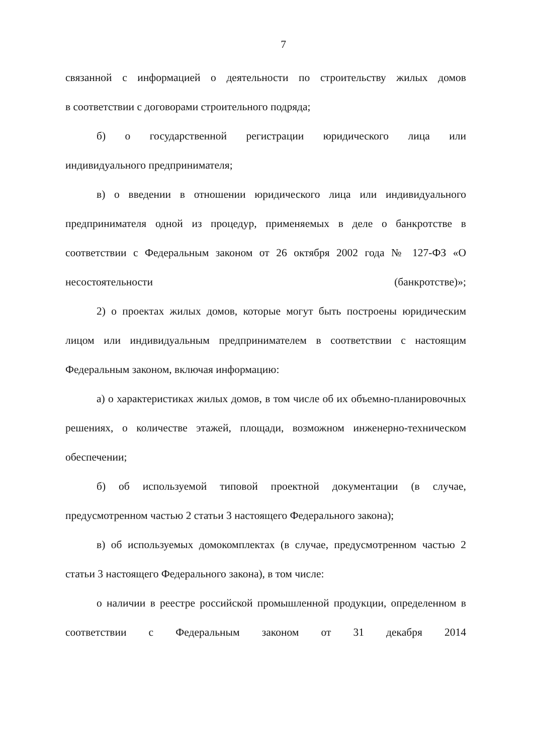7
связанной с информацией о деятельности по строительству жилых домов
в соответствии с договорами строительного подряда;
б) о государственной регистрации юридического лица или
индивидуального предпринимателя;
в) о введении в отношении юридического лица или индивидуального предпринимателя одной из процедур, применяемых в деле о банкротстве в соответствии с Федеральным законом от 26 октября 2002 года № 127-ФЗ «О несостоятельности (банкротстве)»;
2) о проектах жилых домов, которые могут быть построены юридическим лицом или индивидуальным предпринимателем в соответствии с настоящим Федеральным законом, включая информацию:
а) о характеристиках жилых домов, в том числе об их объемно-планировочных решениях, о количестве этажей, площади, возможном инженерно-техническом обеспечении;
б) об используемой типовой проектной документации (в случае, предусмотренном частью 2 статьи 3 настоящего Федерального закона);
в) об используемых домокомплектах (в случае, предусмотренном частью 2 статьи 3 настоящего Федерального закона), в том числе:
о наличии в реестре российской промышленной продукции, определенном в соответствии с Федеральным законом от 31 декабря 2014